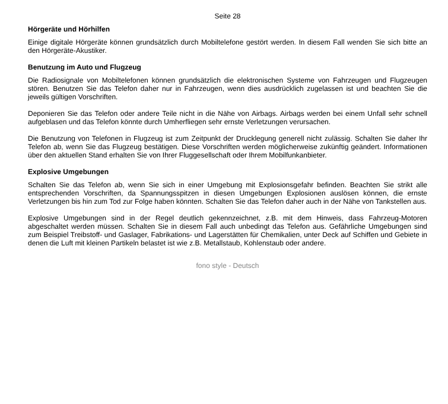Seite 28
Hörgeräte und Hörhilfen
Einige digitale Hörgeräte können grundsätzlich durch Mobiltelefone gestört werden. In diesem Fall wenden Sie sich bitte an den Hörgeräte-Akustiker.
Benutzung im Auto und Flugzeug
Die Radiosignale von Mobiltelefonen können grundsätzlich die elektronischen Systeme von Fahrzeugen und Flugzeugen stören. Benutzen Sie das Telefon daher nur in Fahrzeugen, wenn dies ausdrücklich zugelassen ist und beachten Sie die jeweils gültigen Vorschriften.
Deponieren Sie das Telefon oder andere Teile nicht in die Nähe von Airbags. Airbags werden bei einem Unfall sehr schnell aufgeblasen und das Telefon könnte durch Umherfliegen sehr ernste Verletzungen verursachen.
Die Benutzung von Telefonen in Flugzeug ist zum Zeitpunkt der Drucklegung generell nicht zulässig. Schalten Sie daher Ihr Telefon ab, wenn Sie das Flugzeug bestätigen. Diese Vorschriften werden möglicherweise zukünftig geändert. Informationen über den aktuellen Stand erhalten Sie von Ihrer Fluggesellschaft oder Ihrem Mobilfunkanbieter.
Explosive Umgebungen
Schalten Sie das Telefon ab, wenn Sie sich in einer Umgebung mit Explosionsgefahr befinden. Beachten Sie strikt alle entsprechenden Vorschriften, da Spannungsspitzen in diesen Umgebungen Explosionen auslösen können, die ernste Verletzungen bis hin zum Tod zur Folge haben könnten. Schalten Sie das Telefon daher auch in der Nähe von Tankstellen aus.
Explosive Umgebungen sind in der Regel deutlich gekennzeichnet, z.B. mit dem Hinweis, dass Fahrzeug-Motoren abgeschaltet werden müssen. Schalten Sie in diesem Fall auch unbedingt das Telefon aus. Gefährliche Umgebungen sind zum Beispiel Treibstoff- und Gaslager, Fabrikations- und Lagerstätten für Chemikalien, unter Deck auf Schiffen und Gebiete in denen die Luft mit kleinen Partikeln belastet ist wie z.B. Metallstaub, Kohlenstaub oder andere.
fono style - Deutsch